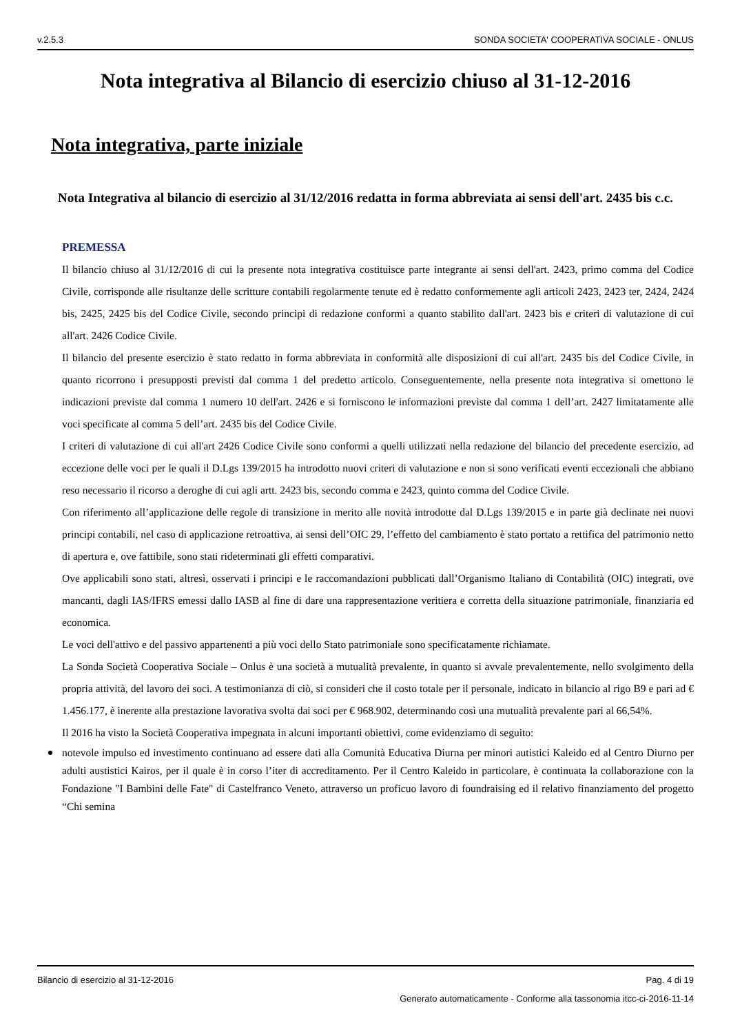v.2.5.3 SONDA SOCIETA' COOPERATIVA SOCIALE - ONLUS
Nota integrativa al Bilancio di esercizio chiuso al 31-12-2016
Nota integrativa, parte iniziale
Nota Integrativa al bilancio di esercizio al 31/12/2016 redatta in forma abbreviata ai sensi dell'art. 2435 bis c.c.
PREMESSA
Il bilancio chiuso al 31/12/2016 di cui la presente nota integrativa costituisce parte integrante ai sensi dell'art. 2423, primo comma del Codice Civile, corrisponde alle risultanze delle scritture contabili regolarmente tenute ed è redatto conformemente agli articoli 2423, 2423 ter, 2424, 2424 bis, 2425, 2425 bis del Codice Civile, secondo principi di redazione conformi a quanto stabilito dall'art. 2423 bis e criteri di valutazione di cui all'art. 2426 Codice Civile.
Il bilancio del presente esercizio è stato redatto in forma abbreviata in conformità alle disposizioni di cui all'art. 2435 bis del Codice Civile, in quanto ricorrono i presupposti previsti dal comma 1 del predetto articolo. Conseguentemente, nella presente nota integrativa si omettono le indicazioni previste dal comma 1 numero 10 dell'art. 2426 e si forniscono le informazioni previste dal comma 1 dell’art. 2427 limitatamente alle voci specificate al comma 5 dell’art. 2435 bis del Codice Civile.
I criteri di valutazione di cui all'art 2426 Codice Civile sono conformi a quelli utilizzati nella redazione del bilancio del precedente esercizio, ad eccezione delle voci per le quali il D.Lgs 139/2015 ha introdotto nuovi criteri di valutazione e non si sono verificati eventi eccezionali che abbiano reso necessario il ricorso a deroghe di cui agli artt. 2423 bis, secondo comma e 2423, quinto comma del Codice Civile.
Con riferimento all’applicazione delle regole di transizione in merito alle novità introdotte dal D.Lgs 139/2015 e in parte già declinate nei nuovi principi contabili, nel caso di applicazione retroattiva, ai sensi dell’OIC 29, l’effetto del cambiamento è stato portato a rettifica del patrimonio netto di apertura e, ove fattibile, sono stati rideterminati gli effetti comparativi.
Ove applicabili sono stati, altresì, osservati i principi e le raccomandazioni pubblicati dall’Organismo Italiano di Contabilità (OIC) integrati, ove mancanti, dagli IAS/IFRS emessi dallo IASB al fine di dare una rappresentazione veritiera e corretta della situazione patrimoniale, finanziaria ed economica.
Le voci dell'attivo e del passivo appartenenti a più voci dello Stato patrimoniale sono specificatamente richiamate.
La Sonda Società Cooperativa Sociale – Onlus è una società a mutualità prevalente, in quanto si avvale prevalentemente, nello svolgimento della propria attività, del lavoro dei soci. A testimonianza di ciò, si consideri che il costo totale per il personale, indicato in bilancio al rigo B9 e pari ad € 1.456.177, è inerente alla prestazione lavorativa svolta dai soci per € 968.902, determinando così una mutualità prevalente pari al 66,54%.
Il 2016 ha visto la Società Cooperativa impegnata in alcuni importanti obiettivi, come evidenziamo di seguito:
notevole impulso ed investimento continuano ad essere dati alla Comunità Educativa Diurna per minori autistici Kaleido ed al Centro Diurno per adulti austistici Kairos, per il quale è in corso l’iter di accreditamento. Per il Centro Kaleido in particolare, è continuata la collaborazione con la Fondazione "I Bambini delle Fate" di Castelfranco Veneto, attraverso un proficuo lavoro di foundraising ed il relativo finanziamento del progetto “Chi semina
Bilancio di esercizio al 31-12-2016 Pag. 4 di 19
Generato automaticamente - Conforme alla tassonomia itcc-ci-2016-11-14